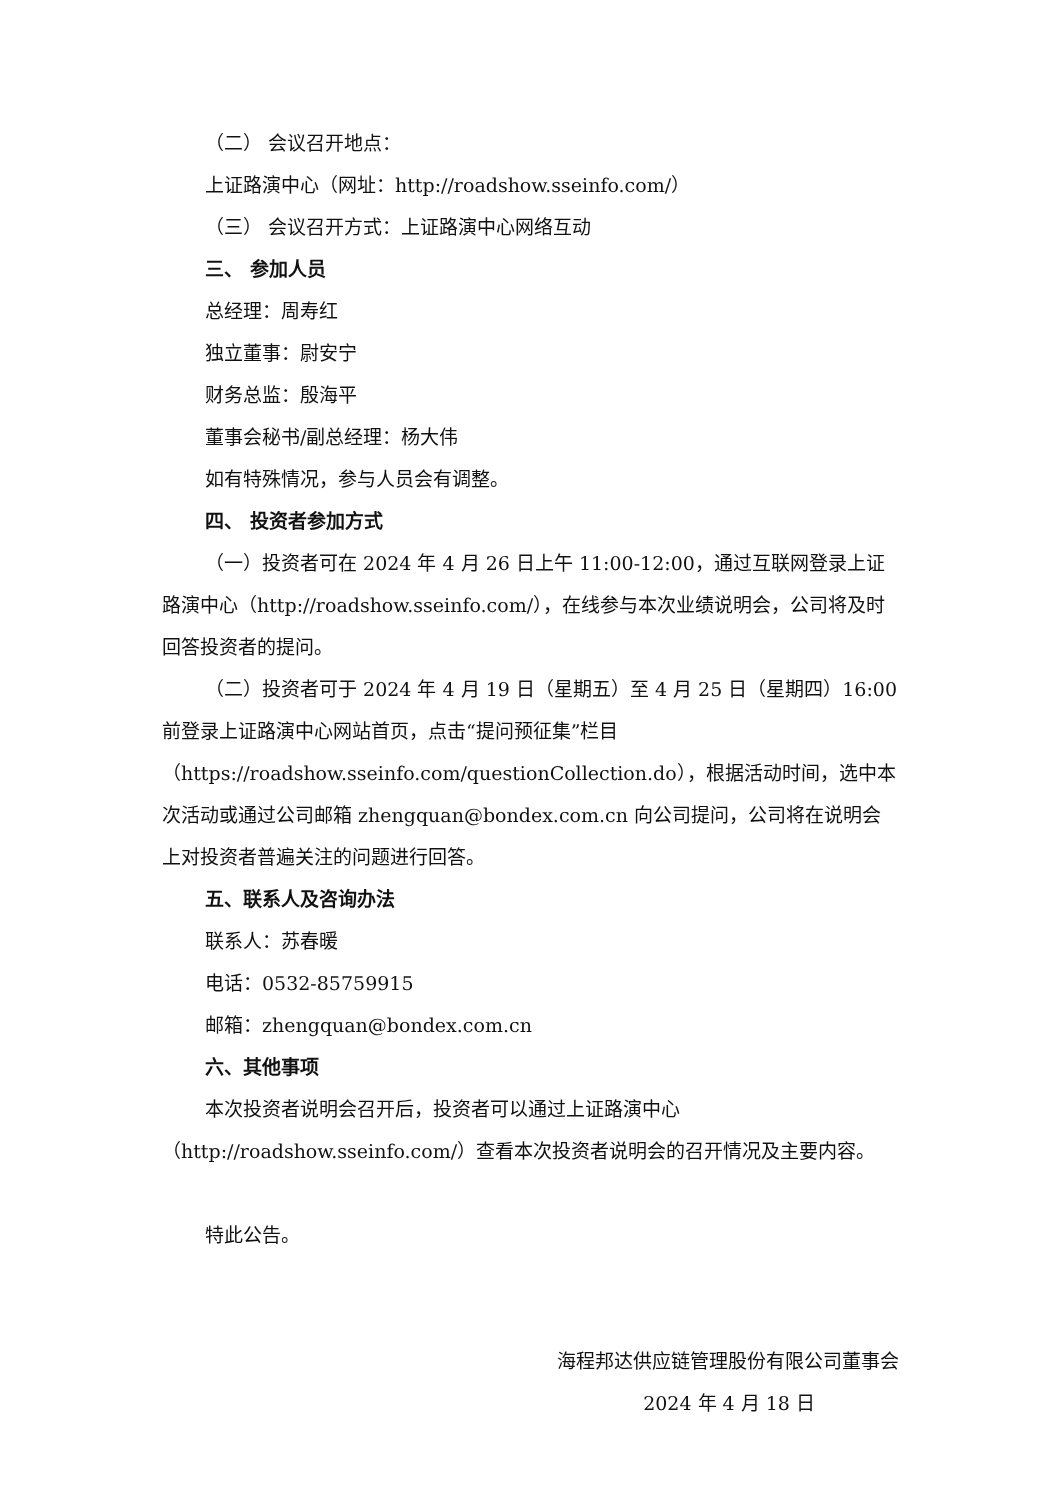（二） 会议召开地点：
上证路演中心（网址：http://roadshow.sseinfo.com/）
（三） 会议召开方式：上证路演中心网络互动
三、 参加人员
总经理：周寿红
独立董事：尉安宁
财务总监：殷海平
董事会秘书/副总经理：杨大伟
如有特殊情况，参与人员会有调整。
四、 投资者参加方式
（一）投资者可在 2024 年 4 月 26 日上午 11:00-12:00，通过互联网登录上证路演中心（http://roadshow.sseinfo.com/），在线参与本次业绩说明会，公司将及时回答投资者的提问。
（二）投资者可于 2024 年 4 月 19 日（星期五）至 4 月 25 日（星期四）16:00 前登录上证路演中心网站首页，点击“提问预征集”栏目（https://roadshow.sseinfo.com/questionCollection.do），根据活动时间，选中本次活动或通过公司邮箱 zhengquan@bondex.com.cn 向公司提问，公司将在说明会上对投资者普遍关注的问题进行回答。
五、联系人及咨询办法
联系人：苏春暖
电话：0532-85759915
邮箱：zhengquan@bondex.com.cn
六、其他事项
本次投资者说明会召开后，投资者可以通过上证路演中心（http://roadshow.sseinfo.com/）查看本次投资者说明会的召开情况及主要内容。
特此公告。
海程邦达供应链管理股份有限公司董事会
2024 年 4 月 18 日